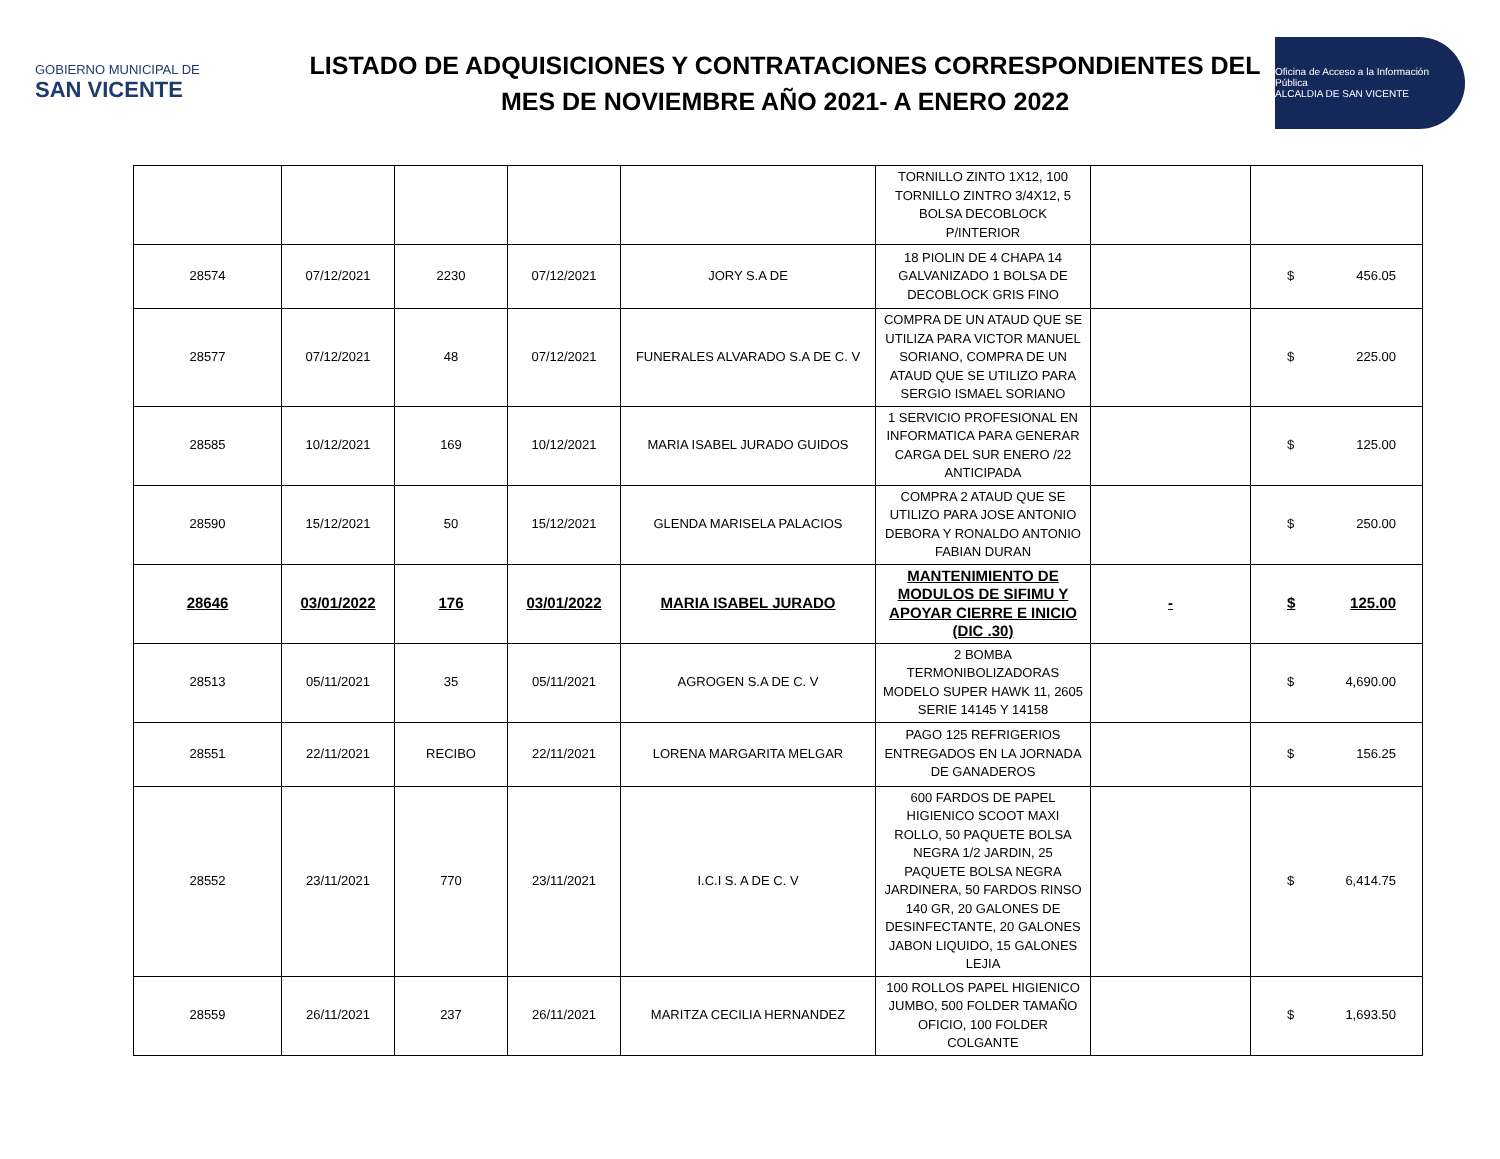GOBIERNO MUNICIPAL DE
SAN VICENTE
LISTADO DE ADQUISICIONES Y CONTRATACIONES CORRESPONDIENTES DEL MES DE NOVIEMBRE AÑO 2021- A ENERO 2022
Oficina de Acceso a la Información Pública
ALCALDIA DE SAN VICENTE
| | | | | | TORNILLO ZINTO 1X12, 100 TORNILLO ZINTRO 3/4X12, 5 BOLSA DECOBLOCK P/INTERIOR | | |
| 28574 | 07/12/2021 | 2230 | 07/12/2021 | JORY S.A DE | 18 PIOLIN DE 4 CHAPA 14 GALVANIZADO 1 BOLSA DE DECOBLOCK GRIS FINO | | $ 456.05 |
| 28577 | 07/12/2021 | 48 | 07/12/2021 | FUNERALES ALVARADO S.A DE C. V | COMPRA DE UN ATAUD QUE SE UTILIZA PARA VICTOR MANUEL SORIANO, COMPRA DE UN ATAUD QUE SE UTILIZO PARA SERGIO ISMAEL SORIANO | | $ 225.00 |
| 28585 | 10/12/2021 | 169 | 10/12/2021 | MARIA ISABEL JURADO GUIDOS | 1 SERVICIO PROFESIONAL EN INFORMATICA PARA GENERAR CARGA DEL SUR ENERO /22 ANTICIPADA | | $ 125.00 |
| 28590 | 15/12/2021 | 50 | 15/12/2021 | GLENDA MARISELA PALACIOS | COMPRA 2 ATAUD QUE SE UTILIZO PARA JOSE ANTONIO DEBORA Y RONALDO ANTONIO FABIAN DURAN | | $ 250.00 |
| 28646 | 03/01/2022 | 176 | 03/01/2022 | MARIA ISABEL JURADO | MANTENIMIENTO DE MODULOS DE SIFIMU Y APOYAR CIERRE E INICIO (DIC .30) | - | $ 125.00 |
| 28513 | 05/11/2021 | 35 | 05/11/2021 | AGROGEN S.A DE C. V | 2 BOMBA TERMONIBOLIZADORAS MODELO SUPER HAWK 11, 2605 SERIE 14145 Y 14158 | | $ 4,690.00 |
| 28551 | 22/11/2021 | RECIBO | 22/11/2021 | LORENA MARGARITA MELGAR | PAGO 125 REFRIGERIOS ENTREGADOS EN LA JORNADA DE GANADEROS | | $ 156.25 |
| 28552 | 23/11/2021 | 770 | 23/11/2021 | I.C.I S. A DE C. V | 600 FARDOS DE PAPEL HIGIENICO SCOOT MAXI ROLLO, 50 PAQUETE BOLSA NEGRA 1/2 JARDIN, 25 PAQUETE BOLSA NEGRA JARDINERA, 50 FARDOS RINSO 140 GR, 20 GALONES DE DESINFECTANTE, 20 GALONES JABON LIQUIDO, 15 GALONES LEJIA | | $ 6,414.75 |
| 28559 | 26/11/2021 | 237 | 26/11/2021 | MARITZA CECILIA HERNANDEZ | 100 ROLLOS PAPEL HIGIENICO JUMBO, 500 FOLDER TAMAÑO OFICIO, 100 FOLDER COLGANTE | | $ 1,693.50 |